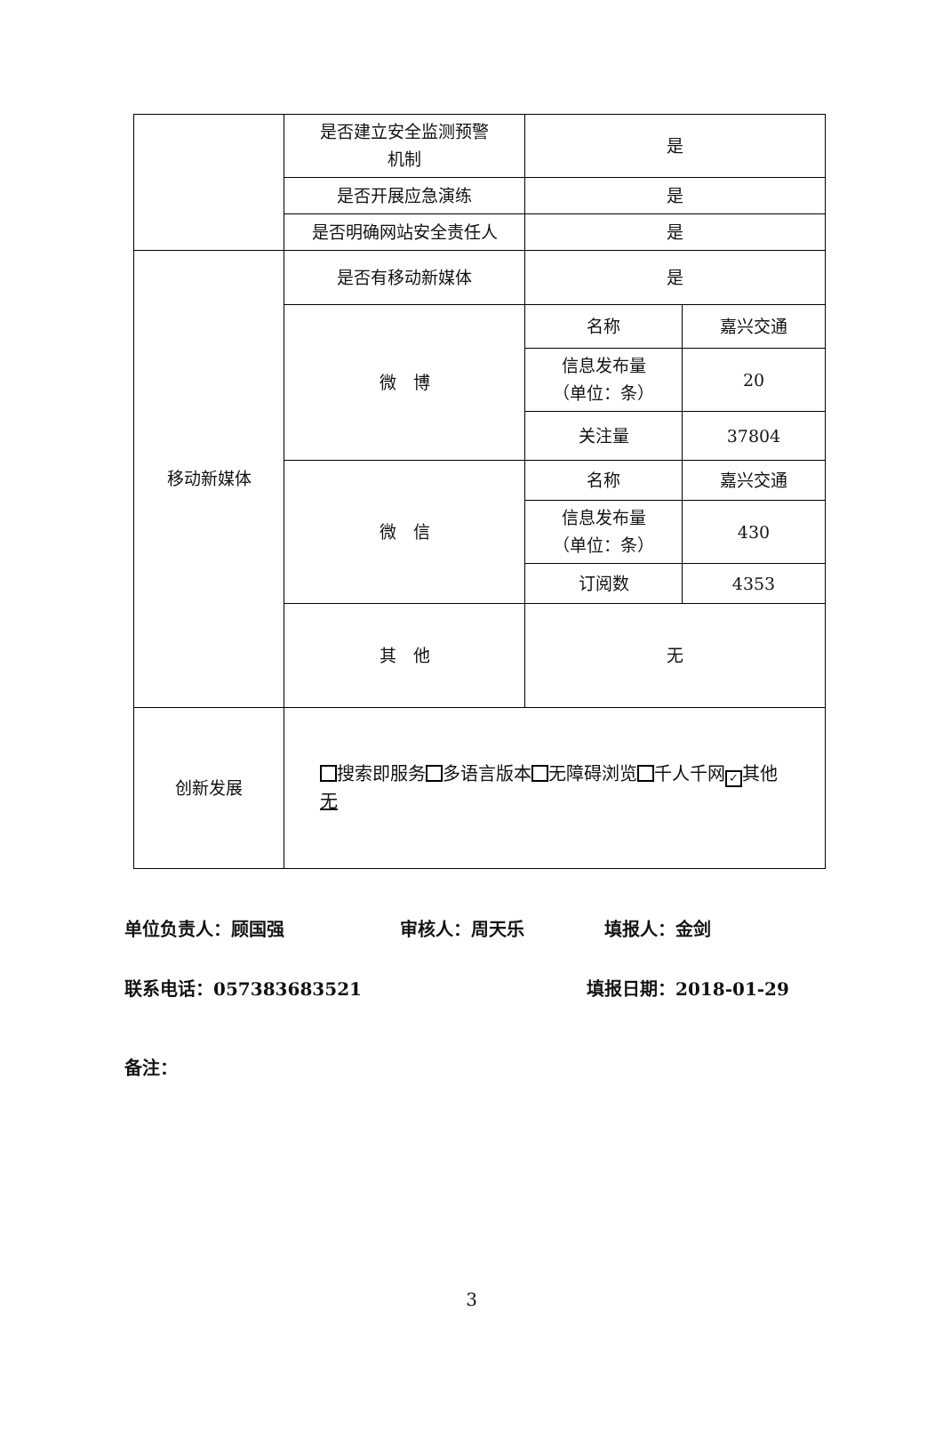| | 是否建立安全监测预警 机制 | 是 | |
| | 是否开展应急演练 | 是 | |
| | 是否明确网站安全责任人 | 是 | |
| 移动新媒体 | 是否有移动新媒体 | 是 | |
| | 微 博 | 名称 | 嘉兴交通 |
| | | 信息发布量 （单位：条） | 20 |
| | | 关注量 | 37804 |
| | 微 信 | 名称 | 嘉兴交通 |
| | | 信息发布量 （单位：条） | 430 |
| | | 订阅数 | 4353 |
| | 其 他 | 无 | |
| 创新发展 | 搜索即服务 多语言版本 无障碍浏览 千人千网 ✓ 其他 无 | | |
单位负责人：顾国强 审核人：周天乐 填报人：金剑
联系电话：057383683521 填报日期：2018-01-29
备注：
3